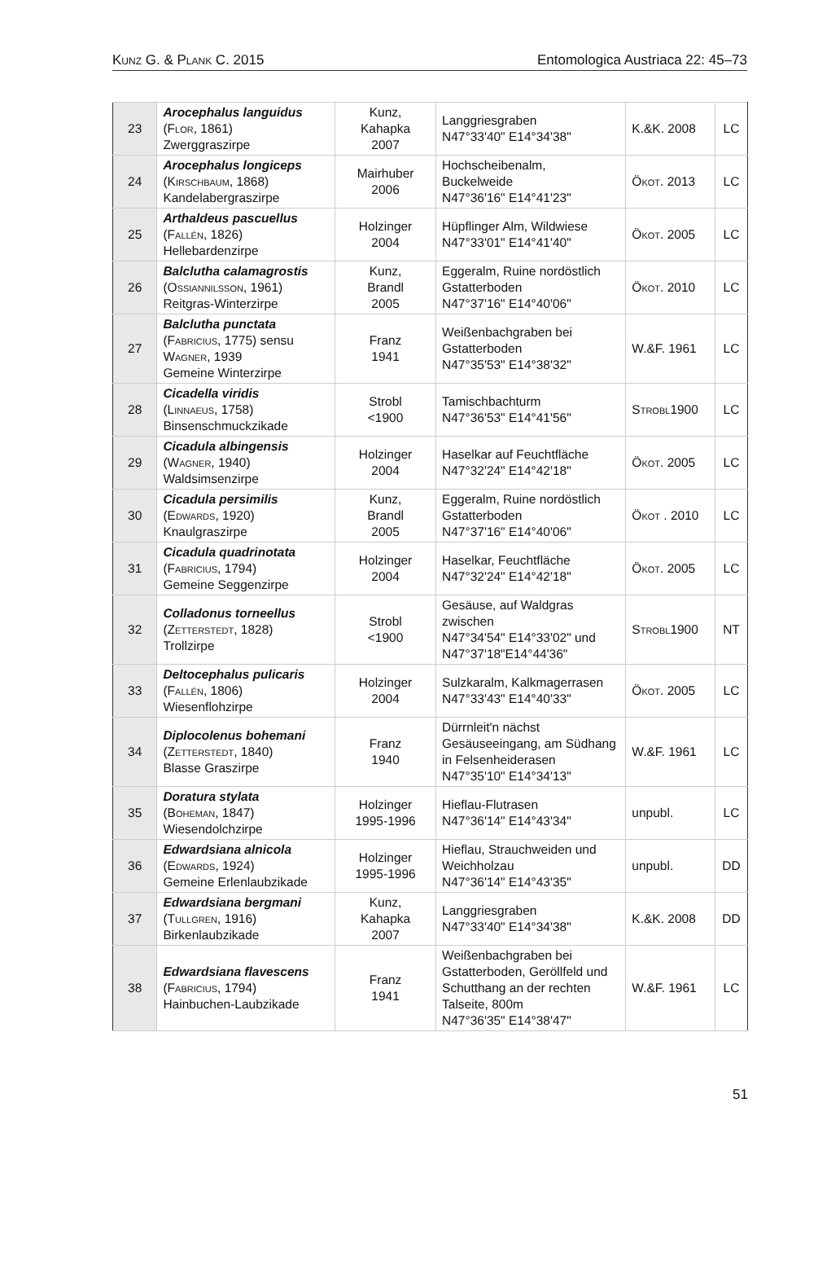Kunz G. & Plank C. 2015 Entomologica Austriaca 22: 45–73
| 23 | Arocephalus languidus ( Flor , 1861) Zwerggraszirpe | Kunz, Kahapka 2007 | Langgriesgraben N47°33'40" E14°34'38" | K.&K. 2008 | LC |
| 24 | Arocephalus longiceps ( Kirschbaum , 1868) Kandelabergraszirpe | Mairhuber 2006 | Hochscheibenalm, Buckelweide N47°36'16" E14°41'23" | Ökot . 2013 | LC |
| 25 | Arthaldeus pascuellus ( Fallén , 1826) Hellebardenzirpe | Holzinger 2004 | Hüpflinger Alm, Wildwiese N47°33'01" E14°41'40" | Ökot . 2005 | LC |
| 26 | Balclutha calamagrostis ( Ossiannilsson , 1961) Reitgras-Winterzirpe | Kunz, Brandl 2005 | Eggeralm, Ruine nordöstlich Gstatterboden N47°37'16" E14°40'06" | Ökot . 2010 | LC |
| 27 | Balclutha punctata ( Fabricius , 1775) sensu Wagner , 1939 Gemeine Winterzirpe | Franz 1941 | Weißenbachgraben bei Gstatterboden N47°35'53" E14°38'32" | W.&F. 1961 | LC |
| 28 | Cicadella viridis ( Linnaeus , 1758) Binsenschmuckzikade | Strobl <1900 | Tamischbachturm N47°36'53" E14°41'56" | Strobl 1900 | LC |
| 29 | Cicadula albingensis ( Wagner , 1940) Waldsimsenzirpe | Holzinger 2004 | Haselkar auf Feuchtfläche N47°32'24" E14°42'18" | Ökot . 2005 | LC |
| 30 | Cicadula persimilis ( Edwards , 1920) Knaulgraszirpe | Kunz, Brandl 2005 | Eggeralm, Ruine nordöstlich Gstatterboden N47°37'16" E14°40'06" | Ökot . 2010 | LC |
| 31 | Cicadula quadrinotata ( Fabricius , 1794) Gemeine Seggenzirpe | Holzinger 2004 | Haselkar, Feuchtfläche N47°32'24" E14°42'18" | Ökot . 2005 | LC |
| 32 | Colladonus torneellus ( Zetterstedt , 1828) Trollzirpe | Strobl <1900 | Gesäuse, auf Waldgras zwischen N47°34'54" E14°33'02" und N47°37'18"E14°44'36" | Strobl 1900 | NT |
| 33 | Deltocephalus pulicaris ( Fallén , 1806) Wiesenflohzirpe | Holzinger 2004 | Sulzkaralm, Kalkmagerrasen N47°33'43" E14°40'33" | Ökot . 2005 | LC |
| 34 | Diplocolenus bohemani ( Zetterstedt , 1840) Blasse Graszirpe | Franz 1940 | Dürrnleit'n nächst Gesäuseeingang, am Südhang in Felsenheiderasen N47°35'10" E14°34'13" | W.&F. 1961 | LC |
| 35 | Doratura stylata ( Boheman , 1847) Wiesendolchzirpe | Holzinger 1995-1996 | Hieflau-Flutrasen N47°36'14" E14°43'34" | unpubl. | LC |
| 36 | Edwardsiana alnicola ( Edwards , 1924) Gemeine Erlenlaubzikade | Holzinger 1995-1996 | Hieflau, Strauchweiden und Weichholzau N47°36'14" E14°43'35" | unpubl. | DD |
| 37 | Edwardsiana bergmani ( Tullgren , 1916) Birkenlaubzikade | Kunz, Kahapka 2007 | Langgriesgraben N47°33'40" E14°34'38" | K.&K. 2008 | DD |
| 38 | Edwardsiana flavescens ( Fabricius , 1794) Hainbuchen-Laubzikade | Franz 1941 | Weißenbachgraben bei Gstatterboden, Geröllfeld und Schutthang an der rechten Talseite, 800m N47°36'35" E14°38'47" | W.&F. 1961 | LC |
51